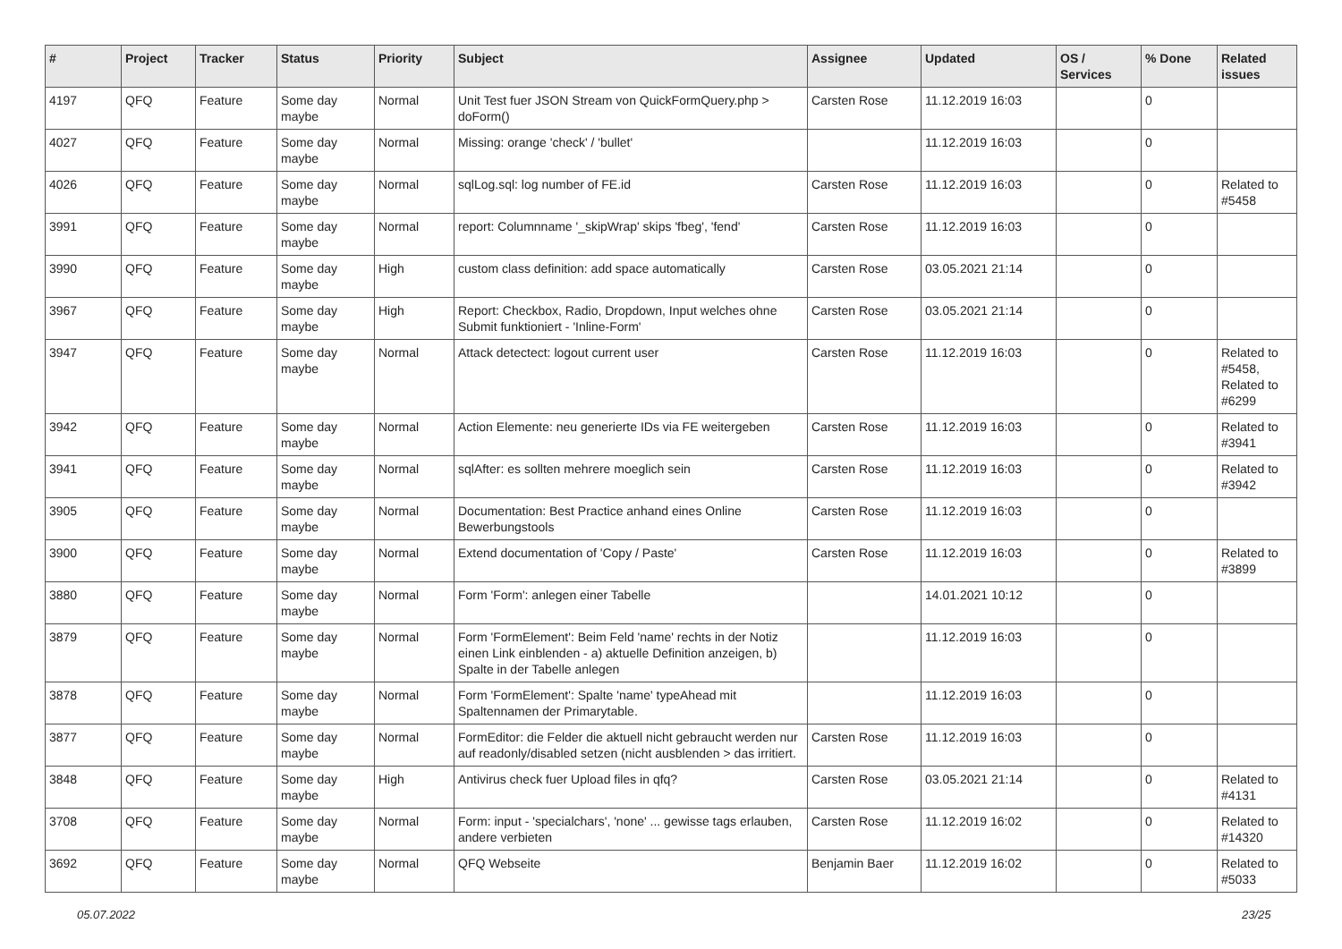| # | Project | Tracker | Status | Priority | Subject | Assignee | Updated | OS / Services | % Done | Related issues |
| --- | --- | --- | --- | --- | --- | --- | --- | --- | --- | --- |
| 4197 | QFQ | Feature | Some day maybe | Normal | Unit Test fuer JSON Stream von QuickFormQuery.php > doForm() | Carsten Rose | 11.12.2019 16:03 | | 0 | |
| 4027 | QFQ | Feature | Some day maybe | Normal | Missing: orange 'check' / 'bullet' | | 11.12.2019 16:03 | | 0 | |
| 4026 | QFQ | Feature | Some day maybe | Normal | sqlLog.sql: log number of FE.id | Carsten Rose | 11.12.2019 16:03 | | 0 | Related to #5458 |
| 3991 | QFQ | Feature | Some day maybe | Normal | report: Columnname '_skipWrap' skips 'fbeg', 'fend' | Carsten Rose | 11.12.2019 16:03 | | 0 | |
| 3990 | QFQ | Feature | Some day maybe | High | custom class definition: add space automatically | Carsten Rose | 03.05.2021 21:14 | | 0 | |
| 3967 | QFQ | Feature | Some day maybe | High | Report: Checkbox, Radio, Dropdown, Input welches ohne Submit funktioniert - 'Inline-Form' | Carsten Rose | 03.05.2021 21:14 | | 0 | |
| 3947 | QFQ | Feature | Some day maybe | Normal | Attack detectect: logout current user | Carsten Rose | 11.12.2019 16:03 | | 0 | Related to #5458, Related to #6299 |
| 3942 | QFQ | Feature | Some day maybe | Normal | Action Elemente: neu generierte IDs via FE weitergeben | Carsten Rose | 11.12.2019 16:03 | | 0 | Related to #3941 |
| 3941 | QFQ | Feature | Some day maybe | Normal | sqlAfter: es sollten mehrere moeglich sein | Carsten Rose | 11.12.2019 16:03 | | 0 | Related to #3942 |
| 3905 | QFQ | Feature | Some day maybe | Normal | Documentation: Best Practice anhand eines Online Bewerbungstools | Carsten Rose | 11.12.2019 16:03 | | 0 | |
| 3900 | QFQ | Feature | Some day maybe | Normal | Extend documentation of 'Copy / Paste' | Carsten Rose | 11.12.2019 16:03 | | 0 | Related to #3899 |
| 3880 | QFQ | Feature | Some day maybe | Normal | Form 'Form': anlegen einer Tabelle | | 14.01.2021 10:12 | | 0 | |
| 3879 | QFQ | Feature | Some day maybe | Normal | Form 'FormElement': Beim Feld 'name' rechts in der Notiz einen Link einblenden - a) aktuelle Definition anzeigen, b) Spalte in der Tabelle anlegen | | 11.12.2019 16:03 | | 0 | |
| 3878 | QFQ | Feature | Some day maybe | Normal | Form 'FormElement': Spalte 'name' typeAhead mit Spaltennamen der Primarytable. | | 11.12.2019 16:03 | | 0 | |
| 3877 | QFQ | Feature | Some day maybe | Normal | FormEditor: die Felder die aktuell nicht gebraucht werden nur auf readonly/disabled setzen (nicht ausblenden > das irritiert. | Carsten Rose | 11.12.2019 16:03 | | 0 | |
| 3848 | QFQ | Feature | Some day maybe | High | Antivirus check fuer Upload files in qfq? | Carsten Rose | 03.05.2021 21:14 | | 0 | Related to #4131 |
| 3708 | QFQ | Feature | Some day maybe | Normal | Form: input - 'specialchars', 'none' ... gewisse tags erlauben, andere verbieten | Carsten Rose | 11.12.2019 16:02 | | 0 | Related to #14320 |
| 3692 | QFQ | Feature | Some day maybe | Normal | QFQ Webseite | Benjamin Baer | 11.12.2019 16:02 | | 0 | Related to #5033 |
05.07.2022 23/25